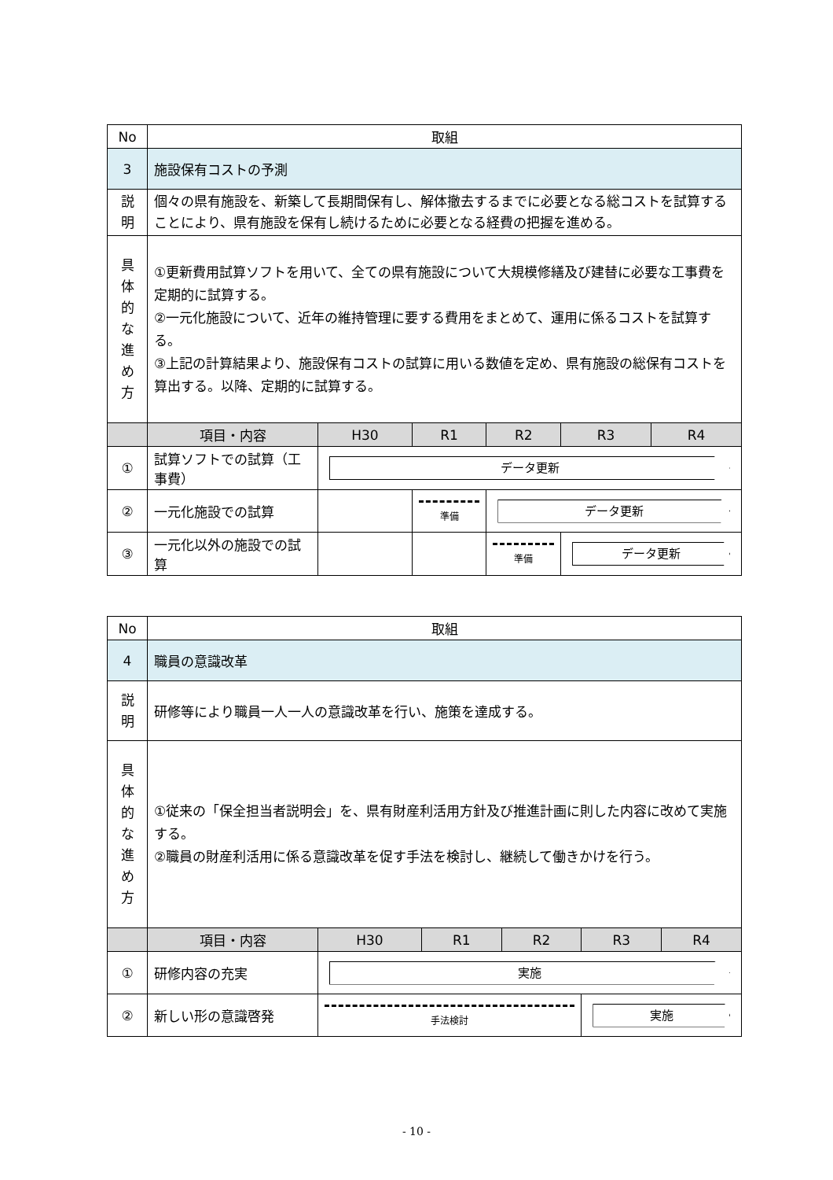| No | 取組 | | | | | |
| 3 | 施設保有コストの予測 | | | | | |
| 説 明 | 個々の県有施設を、新築して長期間保有し、解体撤去するまでに必要となる総コストを試算することにより、県有施設を保有し続けるために必要となる経費の把握を進める。 | | | | | |
| 具 体 的 な 進 め 方 | ①更新費用試算ソフトを用いて、全ての県有施設について大規模修繕及び建替に必要な工事費を定期的に試算する。 ②一元化施設について、近年の維持管理に要する費用をまとめて、運用に係るコストを試算する。 ③上記の計算結果より、施設保有コストの試算に用いる数値を定め、県有施設の総保有コストを算出する。以降、定期的に試算する。 | | | | | |
| | 項目・内容 | H30 | R1 | R2 | R3 | R4 |
| ① | 試算ソフトでの試算（工事費） | データ更新 | | | | |
| ② | 一元化施設での試算 | | 準備 | データ更新 | | |
| ③ | 一元化以外の施設での試算 | | | 準備 | データ更新 | |
| No | 取組 | | | | | |
| 4 | 職員の意識改革 | | | | | |
| 説 明 | 研修等により職員一人一人の意識改革を行い、施策を達成する。 | | | | | |
| 具 体 的 な 進 め 方 | ①従来の「保全担当者説明会」を、県有財産利活用方針及び推進計画に則した内容に改めて実施する。 ②職員の財産利活用に係る意識改革を促す手法を検討し、継続して働きかけを行う。 | | | | | |
| | 項目・内容 | H30 | R1 | R2 | R3 | R4 |
| ① | 研修内容の充実 | 実施 | | | | |
| ② | 新しい形の意識啓発 | 手法検討 | | | 実施 | |
- 10 -